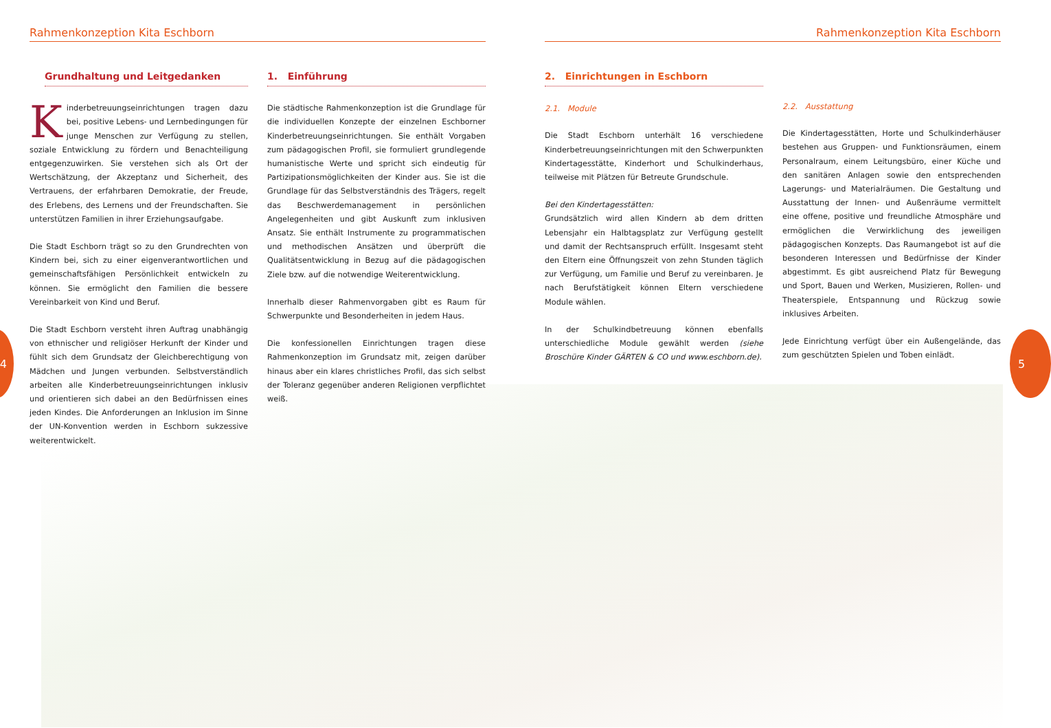Rahmenkonzeption Kita Eschborn
Grundhaltung und Leitgedanken 1. Einführung
Kinderbetreuungseinrichtungen tragen dazu bei, positive Lebens- und Lernbedingungen für junge Menschen zur Verfügung zu stellen, soziale Entwicklung zu fördern und Benachteiligung entgegenzuwirken. Sie verstehen sich als Ort der Wertschätzung, der Akzeptanz und Sicherheit, des Vertrauens, der erfahrbaren Demokratie, der Freude, des Erlebens, des Lernens und der Freundschaften. Sie unterstützen Familien in ihrer Erziehungsaufgabe.
Die Stadt Eschborn trägt so zu den Grundrechten von Kindern bei, sich zu einer eigenverantwortlichen und gemeinschaftsfähigen Persönlichkeit entwickeln zu können. Sie ermöglicht den Familien die bessere Vereinbarkeit von Kind und Beruf.
Die Stadt Eschborn versteht ihren Auftrag unabhängig von ethnischer und religiöser Herkunft der Kinder und fühlt sich dem Grundsatz der Gleichberechtigung von Mädchen und Jungen verbunden. Selbstverständlich arbeiten alle Kinderbetreuungseinrichtungen inklusiv und orientieren sich dabei an den Bedürfnissen eines jeden Kindes. Die Anforderungen an Inklusion im Sinne der UN-Konvention werden in Eschborn sukzessive weiterentwickelt.
Die städtische Rahmenkonzeption ist die Grundlage für die individuellen Konzepte der einzelnen Eschborner Kinderbetreuungseinrichtungen. Sie enthält Vorgaben zum pädagogischen Profil, sie formuliert grundlegende humanistische Werte und spricht sich eindeutig für Partizipationsmöglichkeiten der Kinder aus. Sie ist die Grundlage für das Selbstverständnis des Trägers, regelt das Beschwerdemanagement in persönlichen Angelegenheiten und gibt Auskunft zum inklusiven Ansatz. Sie enthält Instrumente zu programmatischen und methodischen Ansätzen und überprüft die Qualitätsentwicklung in Bezug auf die pädagogischen Ziele bzw. auf die notwendige Weiterentwicklung.
Innerhalb dieser Rahmenvorgaben gibt es Raum für Schwerpunkte und Besonderheiten in jedem Haus.
Die konfessionellen Einrichtungen tragen diese Rahmenkonzeption im Grundsatz mit, zeigen darüber hinaus aber ein klares christliches Profil, das sich selbst der Toleranz gegenüber anderen Religionen verpflichtet weiß.
4
Rahmenkonzeption Kita Eschborn
2. Einrichtungen in Eschborn
2.1. Module
Die Stadt Eschborn unterhält 16 verschiedene Kinderbetreuungseinrichtungen mit den Schwerpunkten Kindertagesstätte, Kinderhort und Schulkinderhaus, teilweise mit Plätzen für Betreute Grundschule.
Bei den Kindertagesstätten:
Grundsätzlich wird allen Kindern ab dem dritten Lebensjahr ein Halbtagsplatz zur Verfügung gestellt und damit der Rechtsanspruch erfüllt. Insgesamt steht den Eltern eine Öffnungszeit von zehn Stunden täglich zur Verfügung, um Familie und Beruf zu vereinbaren. Je nach Berufstätigkeit können Eltern verschiedene Module wählen.
In der Schulkindbetreuung können ebenfalls unterschiedliche Module gewählt werden (siehe Broschüre Kinder GÄRTEN & CO und www.eschborn.de).
2.2. Ausstattung
Die Kindertagesstätten, Horte und Schulkinderhäuser bestehen aus Gruppen- und Funktionsräumen, einem Personalraum, einem Leitungsbüro, einer Küche und den sanitären Anlagen sowie den entsprechenden Lagerungs- und Materialräumen. Die Gestaltung und Ausstattung der Innen- und Außenräume vermittelt eine offene, positive und freundliche Atmosphäre und ermöglichen die Verwirklichung des jeweiligen pädagogischen Konzepts. Das Raumangebot ist auf die besonderen Interessen und Bedürfnisse der Kinder abgestimmt. Es gibt ausreichend Platz für Bewegung und Sport, Bauen und Werken, Musizieren, Rollen- und Theaterspiele, Entspannung und Rückzug sowie inklusives Arbeiten.
Jede Einrichtung verfügt über ein Außengelände, das zum geschützten Spielen und Toben einlädt.
5